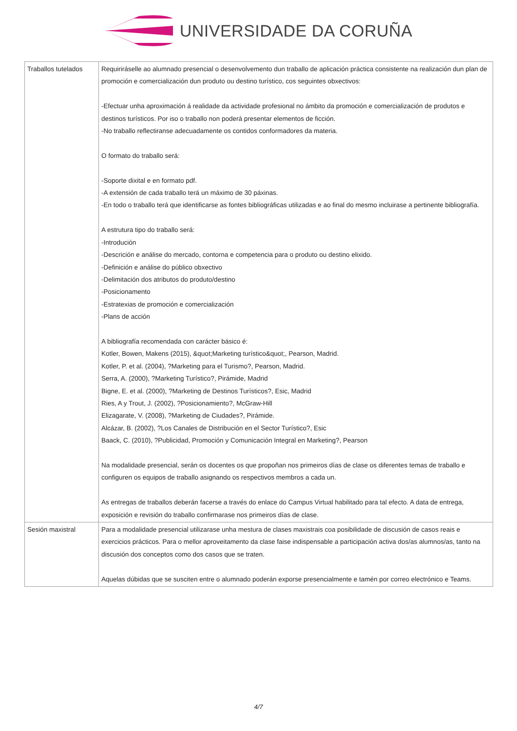UNIVERSIDADE DA CORUÑA
| Traballos tutelados | Requiriráselle ao alumnado presencial o desenvolvemento dun traballo de aplicación práctica consistente na realización dun plan de promoción e comercialización dun produto ou destino turístico, cos seguintes obxectivos: -Efectuar unha aproximación á realidade da actividade profesional no ámbito da promoción e comercialización de produtos e destinos turísticos. Por iso o traballo non poderá presentar elementos de ficción. -No traballo reflectiranse adecuadamente os contidos conformadores da materia. O formato do traballo será: -Soporte dixital e en formato pdf. -A extensión de cada traballo terá un máximo de 30 páxinas. -En todo o traballo terá que identificarse as fontes bibliográficas utilizadas e ao final do mesmo incluirase a pertinente bibliografía. A estrutura tipo do traballo será: -Introdución -Descrición e análise do mercado, contorna e competencia para o produto ou destino elixido. -Definición e análise do público obxectivo -Delimitación dos atributos do produto/destino -Posicionamento -Estratexias de promoción e comercialización -Plans de acción A bibliografía recomendada con carácter básico é: Kotler, Bowen, Makens (2015), &quot;Marketing turístico&quot;, Pearson, Madrid. Kotler, P. et al. (2004), ?Marketing para el Turismo?, Pearson, Madrid. Serra, A. (2000), ?Marketing Turístico?, Pirámide, Madrid Bigne, E. et al. (2000), ?Marketing de Destinos Turísticos?, Esic, Madrid Ries, A y Trout, J. (2002), ?Posicionamiento?, McGraw-Hill Elizagarate, V. (2008), ?Marketing de Ciudades?, Pirámide. Alcázar, B. (2002), ?Los Canales de Distribución en el Sector Turístico?, Esic Baack, C. (2010), ?Publicidad, Promoción y Comunicación Integral en Marketing?, Pearson Na modalidade presencial, serán os docentes os que propoñan nos primeiros días de clase os diferentes temas de traballo e configuren os equipos de traballo asignando os respectivos membros a cada un. As entregas de traballos deberán facerse a través do enlace do Campus Virtual habilitado para tal efecto. A data de entrega, exposición e revisión do traballo confirmarase nos primeiros días de clase. |
| Sesión maxistral | Para a modalidade presencial utilizarase unha mestura de clases maxistrais coa posibilidade de discusión de casos reais e exercicios prácticos. Para o mellor aproveitamento da clase faise indispensable a participación activa dos/as alumnos/as, tanto na discusión dos conceptos como dos casos que se traten. Aquelas dúbidas que se susciten entre o alumnado poderán exporse presencialmente e tamén por correo electrónico e Teams. |
4/7